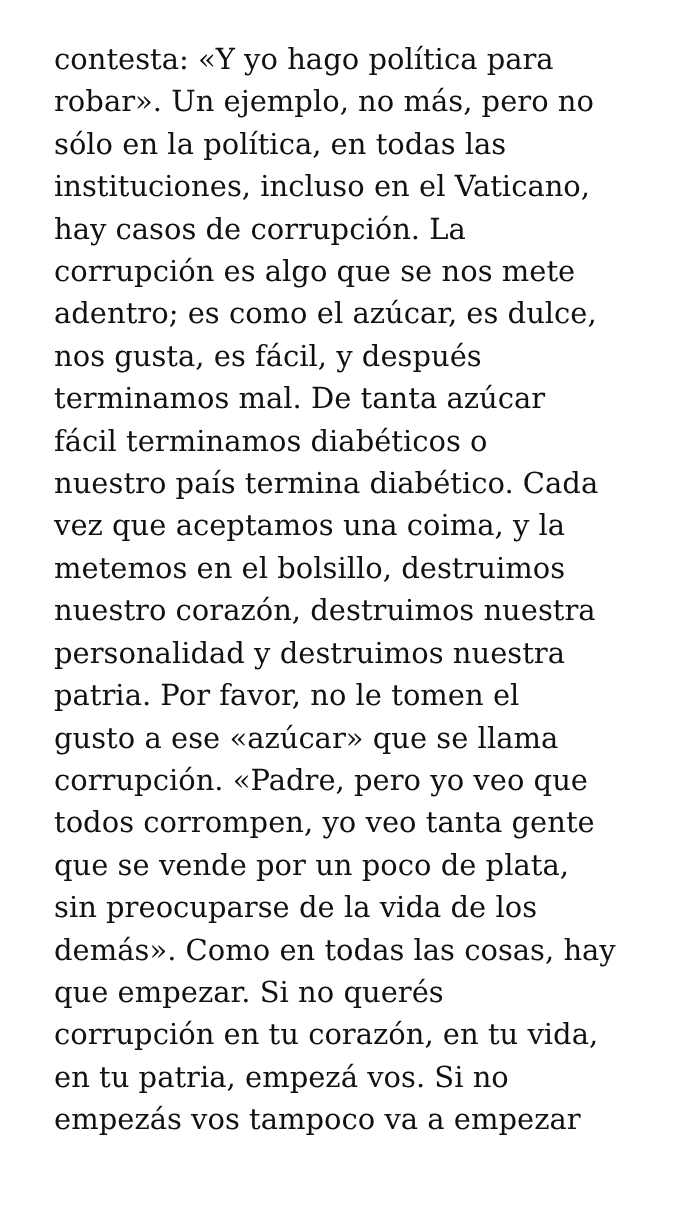contesta: «Y yo hago política para
robar». Un ejemplo, no más, pero no
sólo en la política, en todas las
instituciones, incluso en el Vaticano,
hay casos de corrupción. La
corrupción es algo que se nos mete
adentro; es como el azúcar, es dulce,
nos gusta, es fácil, y después
terminamos mal. De tanta azúcar
fácil terminamos diabéticos o
nuestro país termina diabético. Cada
vez que aceptamos una coima, y la
metemos en el bolsillo, destruimos
nuestro corazón, destruimos nuestra
personalidad y destruimos nuestra
patria. Por favor, no le tomen el
gusto a ese «azúcar» que se llama
corrupción. «Padre, pero yo veo que
todos corrompen, yo veo tanta gente
que se vende por un poco de plata,
sin preocuparse de la vida de los
demás». Como en todas las cosas, hay
que empezar. Si no querés
corrupción en tu corazón, en tu vida,
en tu patria, empezá vos. Si no
empezás vos tampoco va a empezar